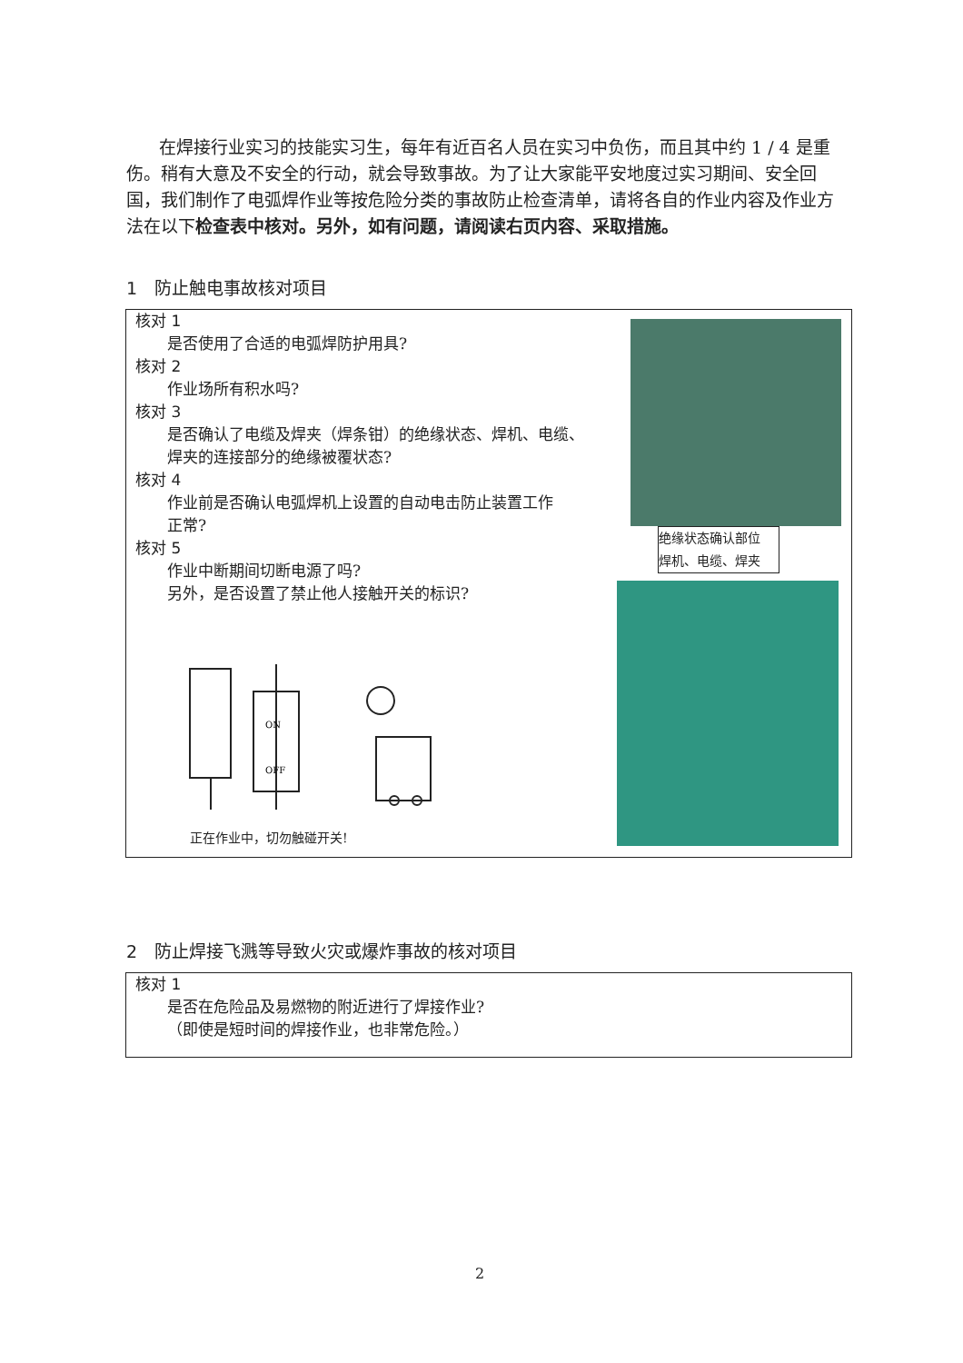在焊接行业实习的技能实习生，每年有近百名人员在实习中负伤，而且其中约 1 / 4 是重伤。稍有大意及不安全的行动，就会导致事故。为了让大家能平安地度过实习期间、安全回国，我们制作了电弧焊作业等按危险分类的事故防止检查清单，请将各自的作业内容及作业方法在以下检查表中核对。另外，如有问题，请阅读右页内容、采取措施。
1　防止触电事故核对项目
核对 1
是否使用了合适的电弧焊防护用具?
核对 2
作业场所有积水吗?
核对 3
是否确认了电缆及焊夹（焊条钳）的绝缘状态、焊机、电缆、
焊夹的连接部分的绝缘被覆状态?
核对 4
作业前是否确认电弧焊机上设置的自动电击防止装置工作
正常?
核对 5
作业中断期间切断电源了吗?
另外，是否设置了禁止他人接触开关的标识?
ON
OFF
绝缘状态确认部位
焊机、电缆、焊夹
正在作业中，切勿触碰开关!
2　防止焊接飞溅等导致火灾或爆炸事故的核对项目
核对 1
是否在危险品及易燃物的附近进行了焊接作业?
（即使是短时间的焊接作业，也非常危险。）
2